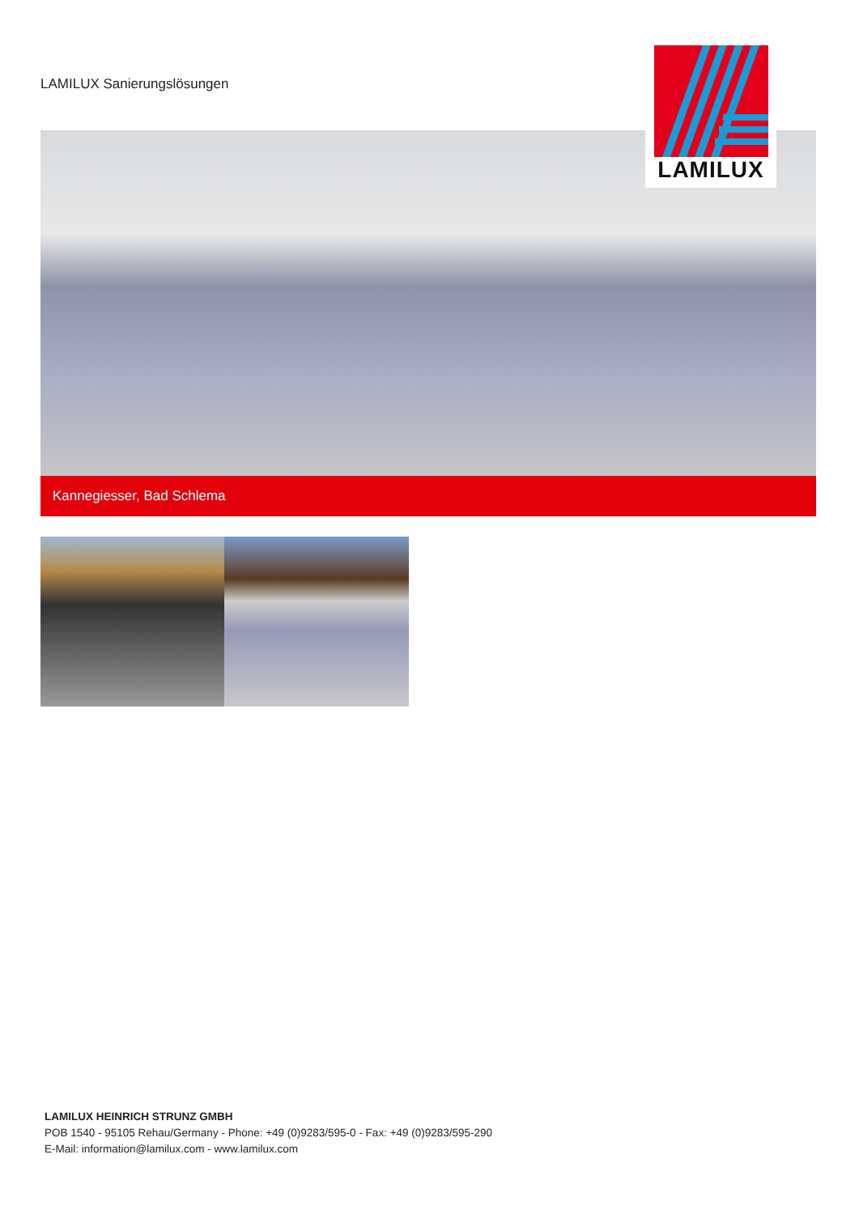LAMILUX Sanierungslösungen
LAMILUX
Kannegiesser, Bad Schlema
LAMILUX HEINRICH STRUNZ GMBH
POB 1540 - 95105 Rehau/Germany - Phone: +49 (0)9283/595-0 - Fax: +49 (0)9283/595-290
E-Mail: information@lamilux.com - www.lamilux.com